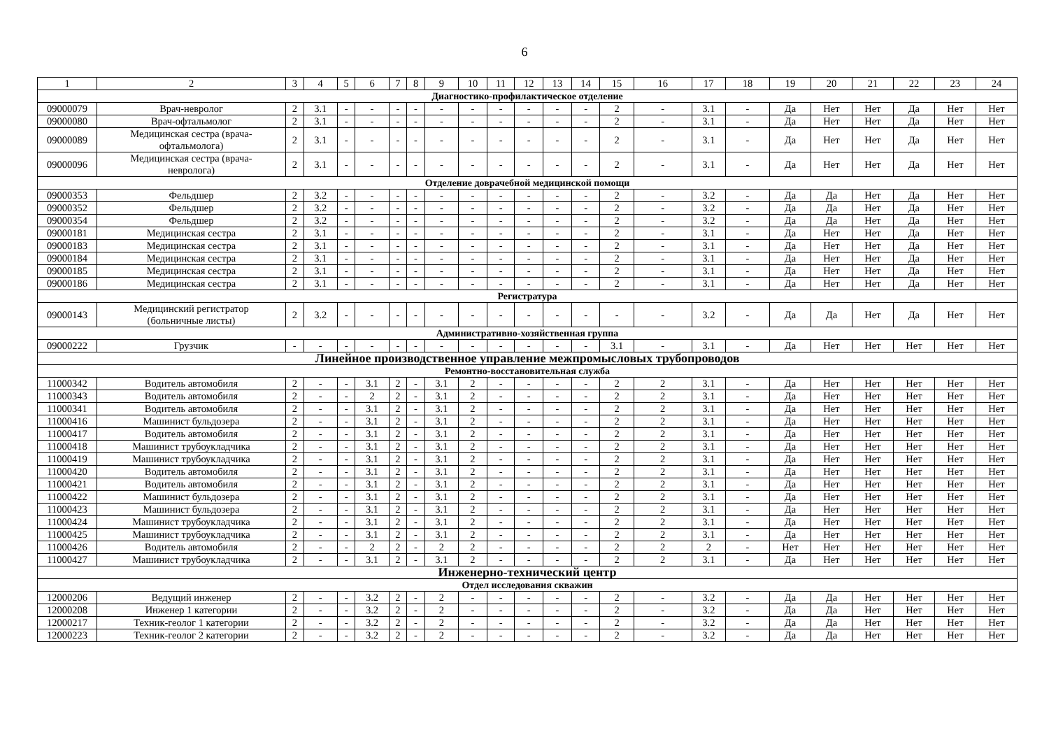6
| 1 | 2 | 3 | 4 | 5 | 6 | 7 | 8 | 9 | 10 | 11 | 12 | 13 | 14 | 15 | 16 | 17 | 18 | 19 | 20 | 21 | 22 | 23 | 24 |
| --- | --- | --- | --- | --- | --- | --- | --- | --- | --- | --- | --- | --- | --- | --- | --- | --- | --- | --- | --- | --- | --- | --- | --- |
| Диагностико-профилактическое отделение | | | | | | | | | | | | | | | | | | | | | | | |
| 09000079 | Врач-невролог | 2 | 3.1 | - | - | - | - | - | - | - | - | - | - | 2 | - | 3.1 | - | Да | Нет | Нет | Да | Нет | Нет |
| 09000080 | Врач-офтальмолог | 2 | 3.1 | - | - | - | - | - | - | - | - | - | - | 2 | - | 3.1 | - | Да | Нет | Нет | Да | Нет | Нет |
| 09000089 | Медицинская сестра (врача- офтальмолога) | 2 | 3.1 | - | - | - | - | - | - | - | - | - | - | 2 | - | 3.1 | - | Да | Нет | Нет | Да | Нет | Нет |
| 09000096 | Медицинская сестра (врача- невролога) | 2 | 3.1 | - | - | - | - | - | - | - | - | - | - | 2 | - | 3.1 | - | Да | Нет | Нет | Да | Нет | Нет |
| Отделение доврачебной медицинской помощи | | | | | | | | | | | | | | | | | | | | | | | |
| 09000353 | Фельдшер | 2 | 3.2 | - | - | - | - | - | - | - | - | - | - | 2 | - | 3.2 | - | Да | Да | Нет | Да | Нет | Нет |
| 09000352 | Фельдшер | 2 | 3.2 | - | - | - | - | - | - | - | - | - | - | 2 | - | 3.2 | - | Да | Да | Нет | Да | Нет | Нет |
| 09000354 | Фельдшер | 2 | 3.2 | - | - | - | - | - | - | - | - | - | - | 2 | - | 3.2 | - | Да | Да | Нет | Да | Нет | Нет |
| 09000181 | Медицинская сестра | 2 | 3.1 | - | - | - | - | - | - | - | - | - | - | 2 | - | 3.1 | - | Да | Нет | Нет | Да | Нет | Нет |
| 09000183 | Медицинская сестра | 2 | 3.1 | - | - | - | - | - | - | - | - | - | - | 2 | - | 3.1 | - | Да | Нет | Нет | Да | Нет | Нет |
| 09000184 | Медицинская сестра | 2 | 3.1 | - | - | - | - | - | - | - | - | - | - | 2 | - | 3.1 | - | Да | Нет | Нет | Да | Нет | Нет |
| 09000185 | Медицинская сестра | 2 | 3.1 | - | - | - | - | - | - | - | - | - | - | 2 | - | 3.1 | - | Да | Нет | Нет | Да | Нет | Нет |
| 09000186 | Медицинская сестра | 2 | 3.1 | - | - | - | - | - | - | - | - | - | - | 2 | - | 3.1 | - | Да | Нет | Нет | Да | Нет | Нет |
| Регистратура | | | | | | | | | | | | | | | | | | | | | | | |
| 09000143 | Медицинский регистратор (больничные листы) | 2 | 3.2 | - | - | - | - | - | - | - | - | - | - | - | - | 3.2 | - | Да | Да | Нет | Да | Нет | Нет |
| Административно-хозяйственная группа | | | | | | | | | | | | | | | | | | | | | | | |
| 09000222 | Грузчик | - | - | - | - | - | - | - | - | - | - | - | - | 3.1 | - | 3.1 | - | Да | Нет | Нет | Нет | Нет | Нет |
| Линейное производственное управление межпромысловых трубопроводов | | | | | | | | | | | | | | | | | | | | | | | |
| Ремонтно-восстановительная служба | | | | | | | | | | | | | | | | | | | | | | | |
| 11000342 | Водитель автомобиля | 2 | - | - | 3.1 | 2 | - | 3.1 | 2 | - | - | - | - | 2 | 2 | 3.1 | - | Да | Нет | Нет | Нет | Нет | Нет |
| 11000343 | Водитель автомобиля | 2 | - | - | 2 | 2 | - | 3.1 | 2 | - | - | - | - | 2 | 2 | 3.1 | - | Да | Нет | Нет | Нет | Нет | Нет |
| 11000341 | Водитель автомобиля | 2 | - | - | 3.1 | 2 | - | 3.1 | 2 | - | - | - | - | 2 | 2 | 3.1 | - | Да | Нет | Нет | Нет | Нет | Нет |
| 11000416 | Машинист бульдозера | 2 | - | - | 3.1 | 2 | - | 3.1 | 2 | - | - | - | - | 2 | 2 | 3.1 | - | Да | Нет | Нет | Нет | Нет | Нет |
| 11000417 | Водитель автомобиля | 2 | - | - | 3.1 | 2 | - | 3.1 | 2 | - | - | - | - | 2 | 2 | 3.1 | - | Да | Нет | Нет | Нет | Нет | Нет |
| 11000418 | Машинист трубоукладчика | 2 | - | - | 3.1 | 2 | - | 3.1 | 2 | - | - | - | - | 2 | 2 | 3.1 | - | Да | Нет | Нет | Нет | Нет | Нет |
| 11000419 | Машинист трубоукладчика | 2 | - | - | 3.1 | 2 | - | 3.1 | 2 | - | - | - | - | 2 | 2 | 3.1 | - | Да | Нет | Нет | Нет | Нет | Нет |
| 11000420 | Водитель автомобиля | 2 | - | - | 3.1 | 2 | - | 3.1 | 2 | - | - | - | - | 2 | 2 | 3.1 | - | Да | Нет | Нет | Нет | Нет | Нет |
| 11000421 | Водитель автомобиля | 2 | - | - | 3.1 | 2 | - | 3.1 | 2 | - | - | - | - | 2 | 2 | 3.1 | - | Да | Нет | Нет | Нет | Нет | Нет |
| 11000422 | Машинист бульдозера | 2 | - | - | 3.1 | 2 | - | 3.1 | 2 | - | - | - | - | 2 | 2 | 3.1 | - | Да | Нет | Нет | Нет | Нет | Нет |
| 11000423 | Машинист бульдозера | 2 | - | - | 3.1 | 2 | - | 3.1 | 2 | - | - | - | - | 2 | 2 | 3.1 | - | Да | Нет | Нет | Нет | Нет | Нет |
| 11000424 | Машинист трубоукладчика | 2 | - | - | 3.1 | 2 | - | 3.1 | 2 | - | - | - | - | 2 | 2 | 3.1 | - | Да | Нет | Нет | Нет | Нет | Нет |
| 11000425 | Машинист трубоукладчика | 2 | - | - | 3.1 | 2 | - | 3.1 | 2 | - | - | - | - | 2 | 2 | 3.1 | - | Да | Нет | Нет | Нет | Нет | Нет |
| 11000426 | Водитель автомобиля | 2 | - | - | 2 | 2 | - | 2 | 2 | - | - | - | - | 2 | 2 | 2 | - | Нет | Нет | Нет | Нет | Нет | Нет |
| 11000427 | Машинист трубоукладчика | 2 | - | - | 3.1 | 2 | - | 3.1 | 2 | - | - | - | - | 2 | 2 | 3.1 | - | Да | Нет | Нет | Нет | Нет | Нет |
| Инженерно-технический центр | | | | | | | | | | | | | | | | | | | | | | | |
| Отдел исследования скважин | | | | | | | | | | | | | | | | | | | | | | | |
| 12000206 | Ведущий инженер | 2 | - | - | 3.2 | 2 | - | 2 | - | - | - | - | - | 2 | - | 3.2 | - | Да | Да | Нет | Нет | Нет | Нет |
| 12000208 | Инженер 1 категории | 2 | - | - | 3.2 | 2 | - | 2 | - | - | - | - | - | 2 | - | 3.2 | - | Да | Да | Нет | Нет | Нет | Нет |
| 12000217 | Техник-геолог 1 категории | 2 | - | - | 3.2 | 2 | - | 2 | - | - | - | - | - | 2 | - | 3.2 | - | Да | Да | Нет | Нет | Нет | Нет |
| 12000223 | Техник-геолог 2 категории | 2 | - | - | 3.2 | 2 | - | 2 | - | - | - | - | - | 2 | - | 3.2 | - | Да | Да | Нет | Нет | Нет | Нет |